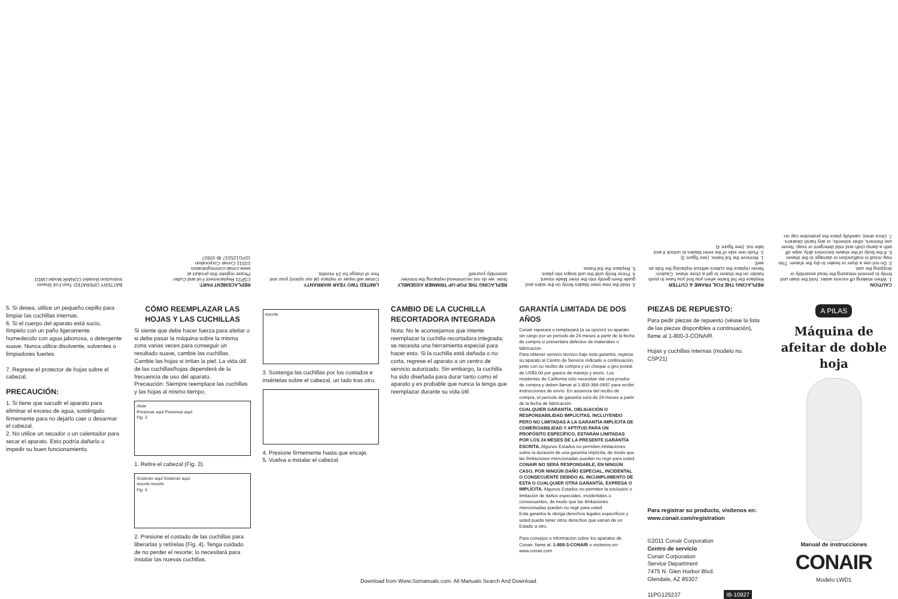CAUTION
1. When shaking off excess water, hold the main unit firmly to prevent releasing the head assembly or dropping the unit.
2. Do not use a dryer or heater to dry the shaver. This may result in malfunction or damage to the shaver.
6. If the body of the shaver becomes dirty, wipe off with a damp cloth and mild detergent or soap. Never use thinners, other solvents, or any harsh cleaners.
7. Once dried, carefully place the protective cap on.
REPLACING THE FOIL FRAME & CUTTER
Replace the foil frame when you find you have to push harder on the shaver to get a close shave. Caution: Never replace the cutters without replacing the foils as well.
1. Remove the foil frame. (see figure 3)
2. Push one side of the inner blades to unlock it and take out. (see figure 4)
3. Hold the new inner blades firmly on the sides and guide them gently into the inner blade mount.
4. Press firmly until the unit snaps into place.
5. Replace the foil frame.
REPLACING THE POP-UP TRIMMER ASSEMBLY
Note: we do not recommend replacing the trimmer assembly yourself.
LIMITED TWO YEAR WARRANTY
Conair will repair or replace (at our option) your unit free of charge for 24 months.
REPLACEMENT PART:
CSP21 Replacement Foil and Cutter
Please register this product at www.conair.com/registration
©2011 Conair Corporation
11PG125237 IB-10927
BATTERY OPERATED Twin Foil Shaver
Instruction Booklet CONAIR Model LWD1
5. Si desea, utilice un pequeño cepillo para limpiar las cuchillas internas.
6. Si el cuerpo del aparato está sucio, límpielo con un paño ligeramente humedecido con agua jabonosa, o detergente suave. Nunca utilice disolvente, solventes o limpiadores fuertes.
7. Regrese el protector de hojas sobre el cabezal.
PRECAUCIÓN:
1. Si tiene que sacudir el aparato para eliminar el exceso de agua, sosténgalo firmemente para no dejarlo caer o desarmar el cabezal.
2. No utilice un secador o un calentador para secar el aparato. Esto podría dañarlo o impedir su buen funcionamiento.
CÓMO REEMPLAZAR LAS HOJAS Y LAS CUCHILLAS
Si siente que debe hacer fuerza para afeitar o si debe pasar la máquina sobre la misma zona varias veces para conseguir un resultado suave, cambie las cuchillas. Cambie las hojas si irritan la piel. La vida útil de las cuchillas/hojas dependerá de la frecuencia de uso del aparato.
Precaución: Siempre reemplace las cuchillas y las hojas al mismo tiempo.
Alzar
Presionar aquí Presionar aquí
Fig. 3
1. Retire el cabezal (Fig. 3).
Sostener aquí Sostener aquí
resorte resorte
Fig. 4
2. Presione el costado de las cuchillas para liberarlas y retírelas (Fig. 4). Tenga cuidado de no perder el resorte; lo necesitará para instalar las nuevas cuchillas.
resorte
3. Sostenga las cuchillas por los costados e insértelas sobre el cabezal, un lado tras otro.
4. Presione firmemente hasta que encaje.
5. Vuelva a instalar el cabezal.
CAMBIO DE LA CUCHILLA RECORTADORA INTEGRADA
Nota: No le aconsejamos que intente reemplazar la cuchilla recortadora integrada; se necesita una herramienta especial para hacer esto. Si la cuchilla está dañada o no corta, regrese el aparato a un centro de servicio autorizado. Sin embargo, la cuchilla ha sido diseñada para durar tanto como el aparato y es probable que nunca la tenga que reemplazar durante su vida útil.
GARANTÍA LIMITADA DE DOS AÑOS
Conair reparará o remplazará (a su opción) su aparato sin cargo por un período de 24 meses a partir de la fecha de compra si presentara defectos de materiales o fabricación.
Para obtener servicio técnico bajo esta garantía, regrese su aparato al Centro de Servicio indicado a continuación, junto con su recibo de compra y un cheque o giro postal de US$3.00 por gastos de manejo y envío. Los residentes de California sólo necesitan dar una prueba de compra y deben llamar al 1-800-366-0937 para recibir instrucciones de envío. En ausencia del recibo de compra, el período de garantía será de 24 meses a partir de la fecha de fabricación.
CUALQUIER GARANTÍA, OBLIGACIÓN O RESPONSABILIDAD IMPLÍCITAS, INCLUYENDO PERO NO LIMITADAS A LA GARANTÍA IMPLÍCITA DE COMERCIABILIDAD Y APTITUD PARA UN PROPÓSITO ESPECÍFICO, ESTARÁN LIMITADAS POR LOS 24 MESES DE LA PRESENTE GARANTÍA ESCRITA. Algunos Estados no permiten limitaciones sobre la duración de una garantía implícita, de modo que las limitaciones mencionadas pueden no regir para usted.
CONAIR NO SERÁ RESPONSABLE, EN NINGÚN CASO, POR NINGÚN DAÑO ESPECIAL, INCIDENTAL O CONSECUENTE DEBIDO AL INCUMPLIMIENTO DE ESTA O CUALQUIER OTRA GARANTÍA, EXPRESA O IMPLÍCITA. Algunos Estados no permiten la exclusión o limitación de daños especiales, incidentales o consecuentes, de modo que las limitaciones mencionadas pueden no regir para usted.
Esta garantía le otorga derechos legales específicos y usted puede tener otros derechos que varían de un Estado a otro.
Para consejos o información sobre los aparatos de Conair, llame al: 1-800-3-CONAIR o visítenos en: www.conair.com
PIEZAS DE REPUESTO:
Para pedir piezas de repuesto (véase la lista de las piezas disponibles a continuación), llame al 1-800-3-CONAIR.
Hojas y cuchillas internas (modelo no. CSP21)
Para registrar su producto, visítenos en: www.conair.com/registration
©2011 Conair Corporation
Centro de servicio
Conair Corporation
Service Department
7475 N. Glen Harbor Blvd.
Glendale, AZ 85307
11PG125237 IB-10927
A PILAS
Máquina de afeitar de doble hoja
Manual de instrucciones
CONAIR
Modelo LWD1
Download from Www.Somanuals.com. All Manuals Search And Download.